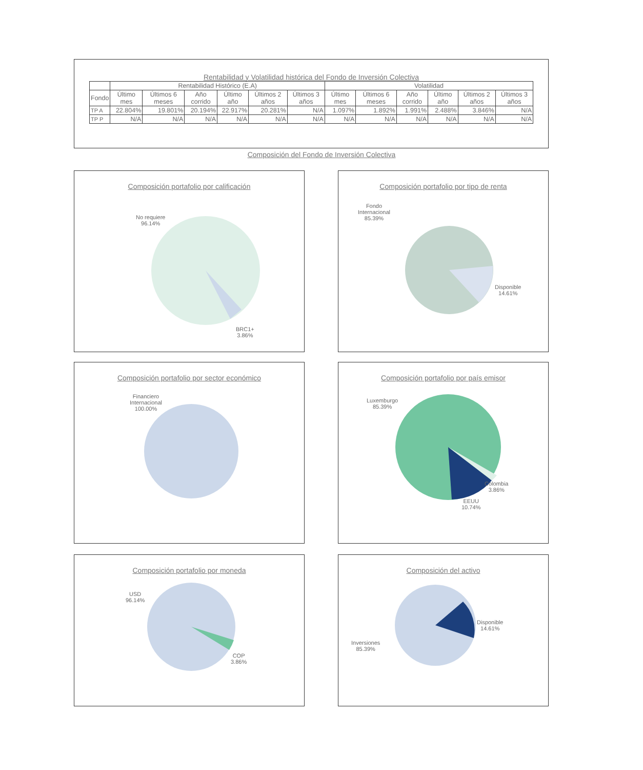Rentabilidad y Volatilidad histórica del Fondo de Inversión Colectiva
| | Rentabilidad Histórico (E.A) | | | | | | Volatilidad | | | | | |
| --- | --- | --- | --- | --- | --- | --- | --- | --- | --- | --- | --- | --- |
| Fondo | Último mes | Últimos 6 meses | Año corrido | Último año | Últimos 2 años | Últimos 3 años | Último mes | Últimos 6 meses | Año corrido | Último año | Últimos 2 años | Últimos 3 años |
| TP A | 22.804% | 19.801% | 20.194% | 22.917% | 20.281% | N/A | 1.097% | 1.892% | 1.991% | 2.488% | 3.846% | N/A |
| TP P | N/A | N/A | N/A | N/A | N/A | N/A | N/A | N/A | N/A | N/A | N/A | N/A |
Composición del Fondo de Inversión Colectiva
Composición portafolio por calificación
No requiere
96.14%
BRC1+
3.86%
Composición portafolio por tipo de renta
Fondo
Internacional
85.39%
Disponible
14.61%
Composición portafolio por sector económico
Financiero
Internacional
100.00%
Composición portafolio por país emisor
Luxemburgo
85.39%
Colombia
3.86%
EEUU
10.74%
Composición portafolio por moneda
USD
96.14%
COP
3.86%
Composición del activo
Disponible
14.61%
Inversiones
85.39%